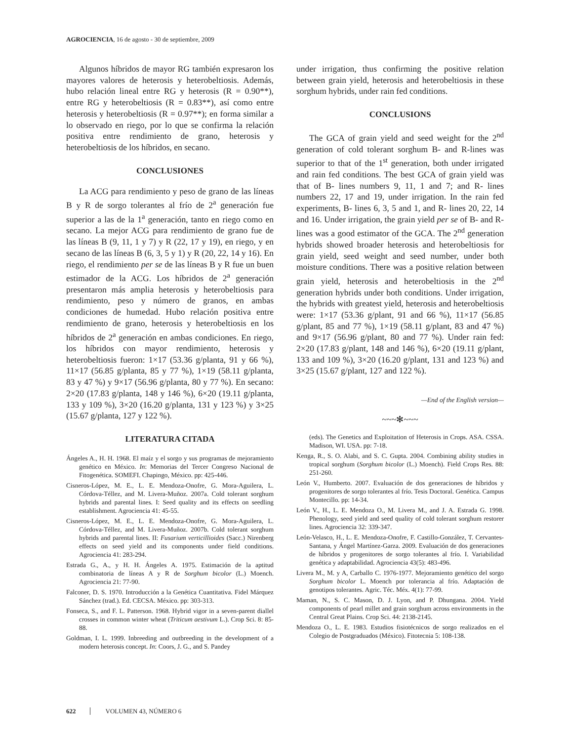AGROCIENCIA, 16 de agosto - 30 de septiembre, 2009
Algunos híbridos de mayor RG también expresaron los mayores valores de heterosis y heterobeltiosis. Además, hubo relación lineal entre RG y heterosis (R = 0.90**), entre RG y heterobeltiosis (R = 0.83**), así como entre heterosis y heterobeltiosis (R = 0.97**); en forma similar a lo observado en riego, por lo que se confirma la relación positiva entre rendimiento de grano, heterosis y heterobeltiosis de los híbridos, en secano.
CONCLUSIONES
La ACG para rendimiento y peso de grano de las líneas B y R de sorgo tolerantes al frío de 2<sup>a</sup> generación fue superior a las de la 1<sup>a</sup> generación, tanto en riego como en secano. La mejor ACG para rendimiento de grano fue de las líneas B (9, 11, 1 y 7) y R (22, 17 y 19), en riego, y en secano de las líneas B (6, 3, 5 y 1) y R (20, 22, 14 y 16). En riego, el rendimiento per se de las líneas B y R fue un buen estimador de la ACG. Los híbridos de 2<sup>a</sup> generación presentaron más amplia heterosis y heterobeltiosis para rendimiento, peso y número de granos, en ambas condiciones de humedad. Hubo relación positiva entre rendimiento de grano, heterosis y heterobeltiosis en los híbridos de 2<sup>a</sup> generación en ambas condiciones. En riego, los híbridos con mayor rendimiento, heterosis y heterobeltiosis fueron: 1×17 (53.36 g/planta, 91 y 66 %), 11×17 (56.85 g/planta, 85 y 77 %), 1×19 (58.11 g/planta, 83 y 47 %) y 9×17 (56.96 g/planta, 80 y 77 %). En secano: 2×20 (17.83 g/planta, 148 y 146 %), 6×20 (19.11 g/planta, 133 y 109 %), 3×20 (16.20 g/planta, 131 y 123 %) y 3×25 (15.67 g/planta, 127 y 122 %).
LITERATURA CITADA
Ángeles A., H. H. 1968. El maíz y el sorgo y sus programas de mejoramiento genético en México. In: Memorias del Tercer Congreso Nacional de Fitogenética. SOMEFI. Chapingo, México. pp: 425-446.
Cisneros-López, M. E., L. E. Mendoza-Onofre, G. Mora-Aguilera, L. Córdova-Téllez, and M. Livera-Muñoz. 2007a. Cold tolerant sorghum hybrids and parental lines. I: Seed quality and its effects on seedling establishment. Agrociencia 41: 45-55.
Cisneros-López, M. E., L. E. Mendoza-Onofre, G. Mora-Aguilera, L. Córdova-Téllez, and M. Livera-Muñoz. 2007b. Cold tolerant sorghum hybrids and parental lines. II: Fusarium verticillioides (Sacc.) Nirenberg effects on seed yield and its components under field conditions. Agrociencia 41: 283-294.
Estrada G., A., y H. H. Ángeles A. 1975. Estimación de la aptitud combinatoria de líneas A y R de Sorghum bicolor (L.) Moench. Agrociencia 21: 77-90.
Falconer, D. S. 1970. Introducción a la Genética Cuantitativa. Fidel Márquez Sánchez (trad.). Ed. CECSA. México. pp: 303-313.
Fonseca, S., and F. L. Patterson. 1968. Hybrid vigor in a seven-parent diallel crosses in common winter wheat (Triticum aestivum L.). Crop Sci. 8: 85-88.
Goldman, I. L. 1999. Inbreeding and outbreeding in the development of a modern heterosis concept. In: Coors, J. G., and S. Pandey
under irrigation, thus confirming the positive relation between grain yield, heterosis and heterobeltiosis in these sorghum hybrids, under rain fed conditions.
CONCLUSIONS
The GCA of grain yield and seed weight for the 2<sup>nd</sup> generation of cold tolerant sorghum B- and R-lines was superior to that of the 1<sup>st</sup> generation, both under irrigated and rain fed conditions. The best GCA of grain yield was that of B- lines numbers 9, 11, 1 and 7; and R- lines numbers 22, 17 and 19, under irrigation. In the rain fed experiments, B- lines 6, 3, 5 and 1, and R- lines 20, 22, 14 and 16. Under irrigation, the grain yield per se of B- and R- lines was a good estimator of the GCA. The 2<sup>nd</sup> generation hybrids showed broader heterosis and heterobeltiosis for grain yield, seed weight and seed number, under both moisture conditions. There was a positive relation between grain yield, heterosis and heterobeltiosis in the 2<sup>nd</sup> generation hybrids under both conditions. Under irrigation, the hybrids with greatest yield, heterosis and heterobeltiosis were: 1×17 (53.36 g/plant, 91 and 66 %), 11×17 (56.85 g/plant, 85 and 77 %), 1×19 (58.11 g/plant, 83 and 47 %) and 9×17 (56.96 g/plant, 80 and 77 %). Under rain fed: 2×20 (17.83 g/plant, 148 and 146 %), 6×20 (19.11 g/plant, 133 and 109 %), 3×20 (16.20 g/plant, 131 and 123 %) and 3×25 (15.67 g/plant, 127 and 122 %).
—End of the English version—
~~~✻~~~
(eds). The Genetics and Exploitation of Heterosis in Crops. ASA. CSSA. Madison, WI. USA. pp: 7-18.
Kenga, R., S. O. Alabi, and S. C. Gupta. 2004. Combining ability studies in tropical sorghum (Sorghum bicolor (L.) Moench). Field Crops Res. 88: 251-260.
León V., Humberto. 2007. Evaluación de dos generaciones de híbridos y progenitores de sorgo tolerantes al frío. Tesis Doctoral. Genética. Campus Montecillo. pp: 14-34.
León V., H., L. E. Mendoza O., M. Livera M., and J. A. Estrada G. 1998. Phenology, seed yield and seed quality of cold tolerant sorghum restorer lines. Agrociencia 32: 339-347.
León-Velasco, H., L. E. Mendoza-Onofre, F. Castillo-González, T. Cervantes-Santana, y Ángel Martínez-Garza. 2009. Evaluación de dos generaciones de híbridos y progenitores de sorgo tolerantes al frío. I. Variabilidad genética y adaptabilidad. Agrociencia 43(5): 483-496.
Livera M., M. y A, Carballo C. 1976-1977. Mejoramiento genético del sorgo Sorghum bicolor L. Moench por tolerancia al frío. Adaptación de genotipos tolerantes. Agric. Téc. Méx. 4(1): 77-99.
Maman, N., S. C. Mason, D. J. Lyon, and P. Dhungana. 2004. Yield components of pearl millet and grain sorghum across environments in the Central Great Plains. Crop Sci. 44: 2138-2145.
Mendoza O., L. E. 1983. Estudios fisiotécnicos de sorgo realizados en el Colegio de Postgraduados (México). Fitotecnia 5: 108-138.
622 VOLUMEN 43, NÚMERO 6